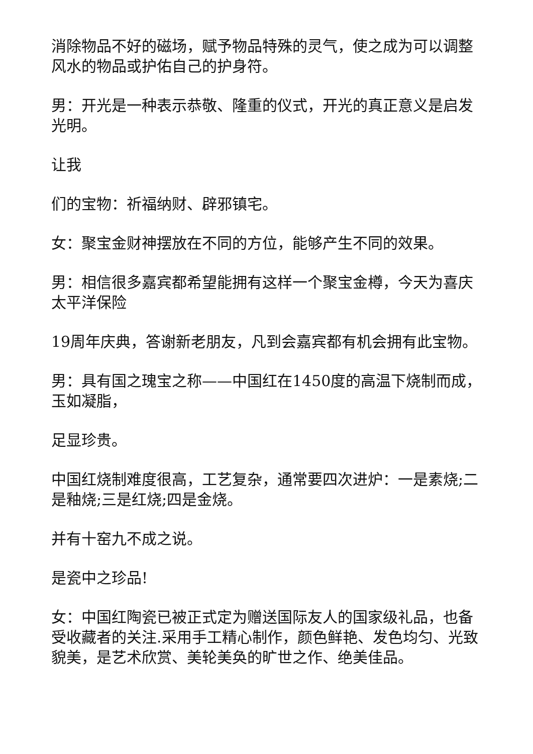消除物品不好的磁场，赋予物品特殊的灵气，使之成为可以调整风水的物品或护佑自己的护身符。
男：开光是一种表示恭敬、隆重的仪式，开光的真正意义是启发光明。
让我
们的宝物：祈福纳财、辟邪镇宅。
女：聚宝金财神摆放在不同的方位，能够产生不同的效果。
男：相信很多嘉宾都希望能拥有这样一个聚宝金樽，今天为喜庆太平洋保险
19周年庆典，答谢新老朋友，凡到会嘉宾都有机会拥有此宝物。
男：具有国之瑰宝之称——中国红在1450度的高温下烧制而成，玉如凝脂，
足显珍贵。
中国红烧制难度很高，工艺复杂，通常要四次进炉：一是素烧;二是釉烧;三是红烧;四是金烧。
并有十窑九不成之说。
是瓷中之珍品!
女：中国红陶瓷已被正式定为赠送国际友人的国家级礼品，也备受收藏者的关注.采用手工精心制作，颜色鲜艳、发色均匀、光致貌美，是艺术欣赏、美轮美奂的旷世之作、绝美佳品。